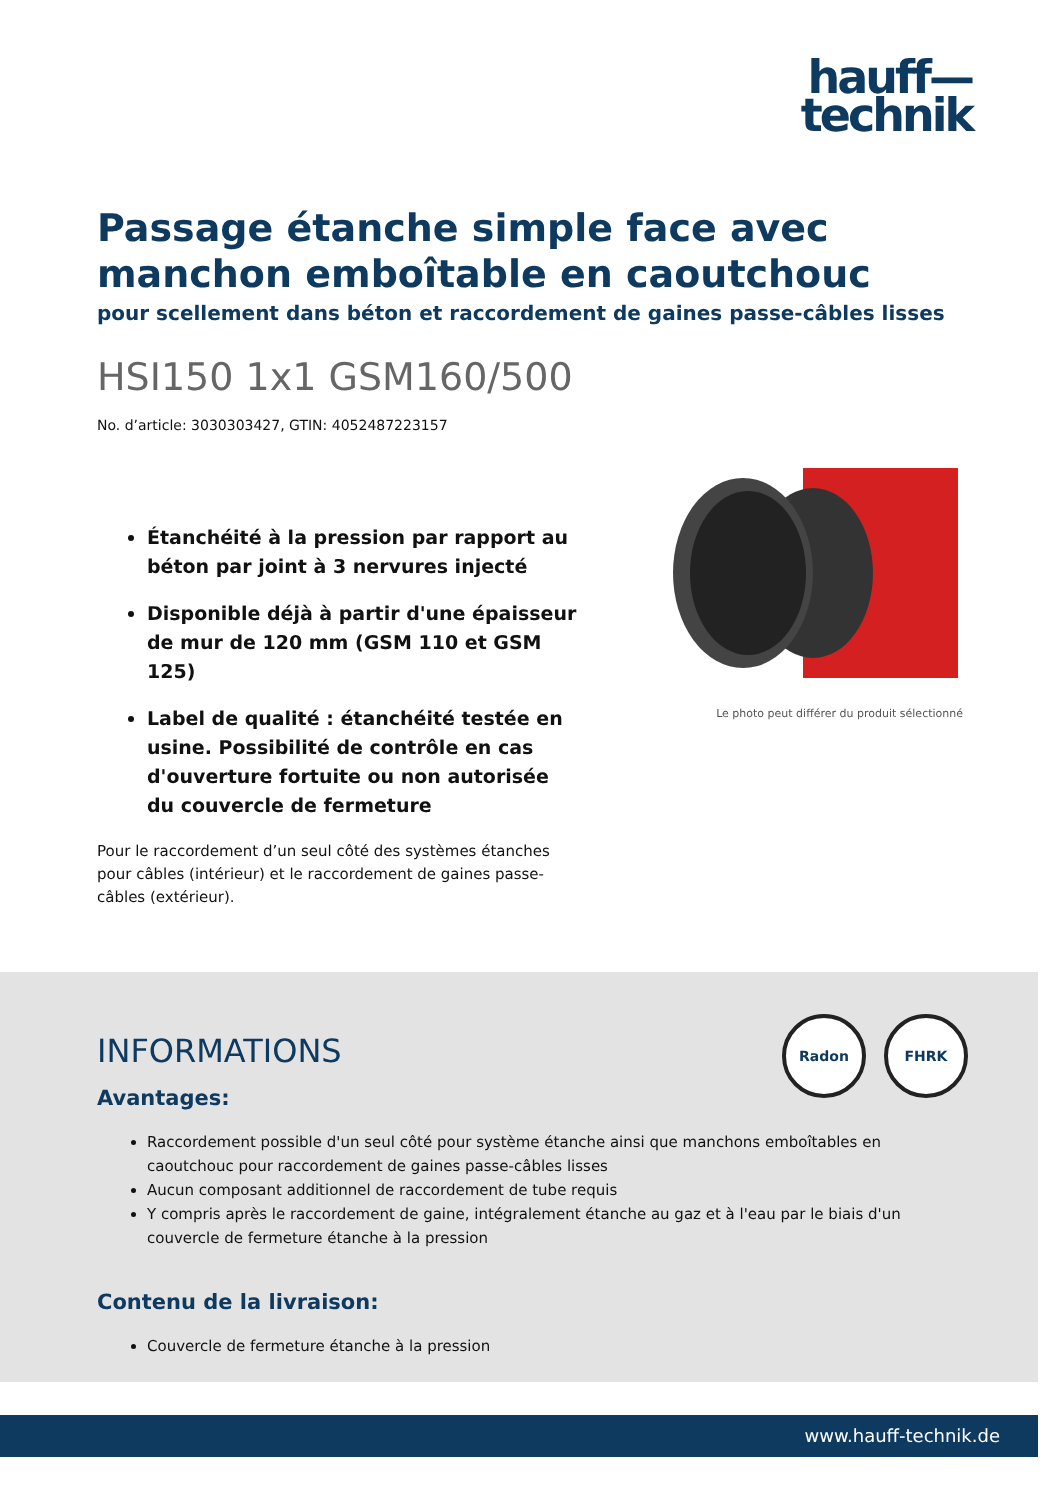hauff—
technik
Passage étanche simple face avec manchon emboîtable en caoutchouc
pour scellement dans béton et raccordement de gaines passe-câbles lisses
HSI150 1x1 GSM160/500
No. d’article: 3030303427, GTIN: 4052487223157
Étanchéité à la pression par rapport au béton par joint à 3 nervures injecté
Disponible déjà à partir d'une épaisseur de mur de 120 mm (GSM 110 et GSM 125)
Label de qualité : étanchéité testée en usine. Possibilité de contrôle en cas d'ouverture fortuite ou non autorisée du couvercle de fermeture
Pour le raccordement d’un seul côté des systèmes étanches pour câbles (intérieur) et le raccordement de gaines passe-câbles (extérieur).
Le photo peut différer du produit sélectionné
Radon
FHRK
INFORMATIONS
Avantages:
Raccordement possible d'un seul côté pour système étanche ainsi que manchons emboîtables en caoutchouc pour raccordement de gaines passe-câbles lisses
Aucun composant additionnel de raccordement de tube requis
Y compris après le raccordement de gaine, intégralement étanche au gaz et à l'eau par le biais d'un couvercle de fermeture étanche à la pression
Contenu de la livraison:
Couvercle de fermeture étanche à la pression
www.hauff-technik.de